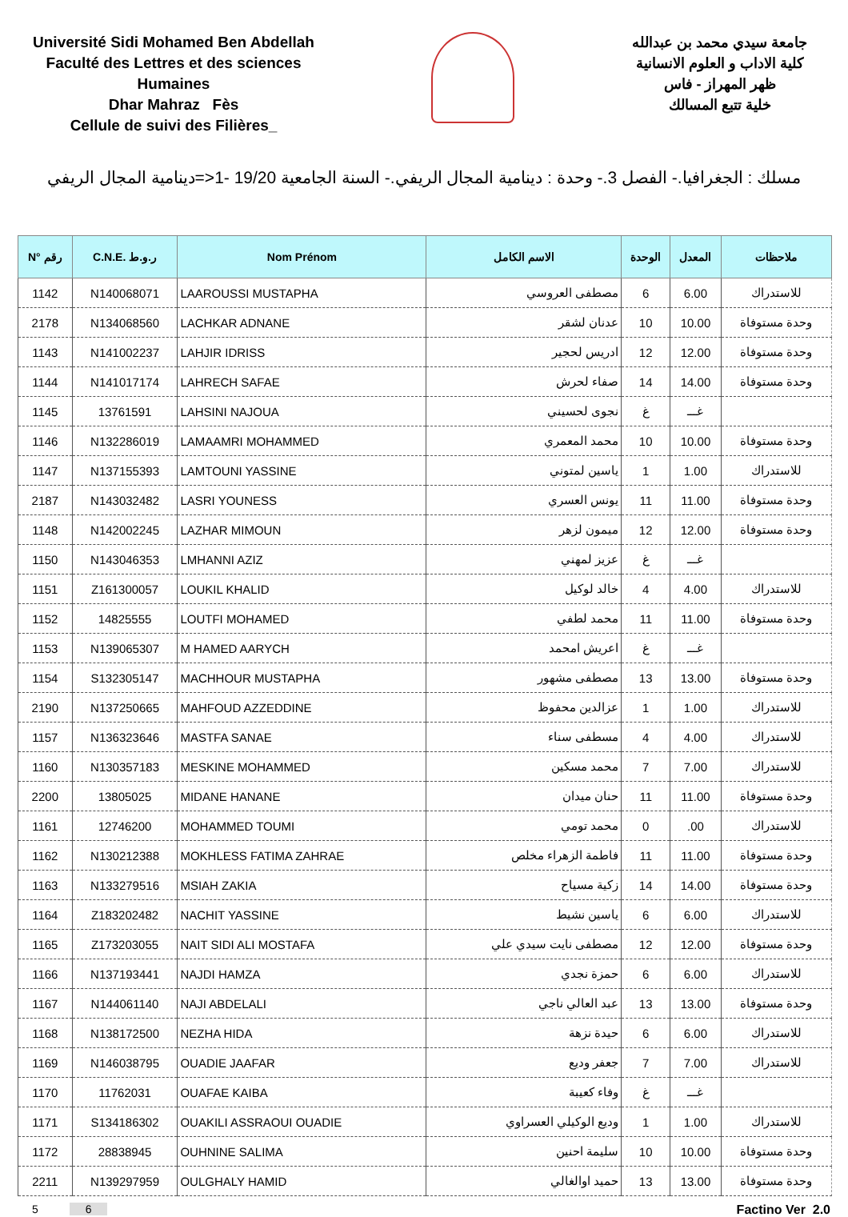Université Sidi Mohamed Ben Abdellah
Faculté des Lettres et des sciences Humaines
Dhar Mahraz Fès
Cellule de suivi des Filières_
جامعة سيدي محمد بن عبدالله
كلية الاداب و العلوم الانسانية
ظهر المهراز - فاس
خلية تتبع المسالك
مسلك : الجغرافيا.- الفصل 3.- وحدة : دينامية المجال الريفي.- السنة الجامعية 19/20 -1<=دينامية المجال الريفي
| N° رقم | C.N.E. ر.و.ط | Nom Prénom | الاسم الكامل | الوحدة | المعدل | ملاحظات |
| --- | --- | --- | --- | --- | --- | --- |
| 1142 | N140068071 | LAAROUSSI MUSTAPHA | مصطفى العروسي | 6 | 6.00 | للاستدراك |
| 2178 | N134068560 | LACHKAR ADNANE | عدنان لشقر | 10 | 10.00 | وحدة مستوفاة |
| 1143 | N141002237 | LAHJIR IDRISS | ادريس لحجير | 12 | 12.00 | وحدة مستوفاة |
| 1144 | N141017174 | LAHRECH SAFAE | صفاء لحرش | 14 | 14.00 | وحدة مستوفاة |
| 1145 | 13761591 | LAHSINI NAJOUA | نجوى لحسيني | غ | غـــ | |
| 1146 | N132286019 | LAMAAMRI MOHAMMED | محمد المعمري | 10 | 10.00 | وحدة مستوفاة |
| 1147 | N137155393 | LAMTOUNI YASSINE | ياسين لمتوني | 1 | 1.00 | للاستدراك |
| 2187 | N143032482 | LASRI YOUNESS | يونس العسري | 11 | 11.00 | وحدة مستوفاة |
| 1148 | N142002245 | LAZHAR MIMOUN | ميمون لزهر | 12 | 12.00 | وحدة مستوفاة |
| 1150 | N143046353 | LMHANNI AZIZ | عزيز لمهني | غ | غـــ | |
| 1151 | Z161300057 | LOUKIL KHALID | خالد لوكيل | 4 | 4.00 | للاستدراك |
| 1152 | 14825555 | LOUTFI MOHAMED | محمد لطفي | 11 | 11.00 | وحدة مستوفاة |
| 1153 | N139065307 | M HAMED AARYCH | اعريش امحمد | غ | غـــ | |
| 1154 | S132305147 | MACHHOUR MUSTAPHA | مصطفى مشهور | 13 | 13.00 | وحدة مستوفاة |
| 2190 | N137250665 | MAHFOUD AZZEDDINE | عزالدين محفوظ | 1 | 1.00 | للاستدراك |
| 1157 | N136323646 | MASTFA SANAE | مسطفى سناء | 4 | 4.00 | للاستدراك |
| 1160 | N130357183 | MESKINE MOHAMMED | محمد مسكين | 7 | 7.00 | للاستدراك |
| 2200 | 13805025 | MIDANE HANANE | حنان ميدان | 11 | 11.00 | وحدة مستوفاة |
| 1161 | 12746200 | MOHAMMED TOUMI | محمد تومي | 0 | .00 | للاستدراك |
| 1162 | N130212388 | MOKHLESS FATIMA ZAHRAE | فاطمة الزهراء مخلص | 11 | 11.00 | وحدة مستوفاة |
| 1163 | N133279516 | MSIAH ZAKIA | زكية مسياح | 14 | 14.00 | وحدة مستوفاة |
| 1164 | Z183202482 | NACHIT YASSINE | ياسين نشيط | 6 | 6.00 | للاستدراك |
| 1165 | Z173203055 | NAIT SIDI ALI MOSTAFA | مصطفى نايت سيدي علي | 12 | 12.00 | وحدة مستوفاة |
| 1166 | N137193441 | NAJDI HAMZA | حمزة نجدي | 6 | 6.00 | للاستدراك |
| 1167 | N144061140 | NAJI ABDELALI | عبد العالي ناجي | 13 | 13.00 | وحدة مستوفاة |
| 1168 | N138172500 | NEZHA HIDA | حيدة نزهة | 6 | 6.00 | للاستدراك |
| 1169 | N146038795 | OUADIE JAAFAR | جعفر وديع | 7 | 7.00 | للاستدراك |
| 1170 | 11762031 | OUAFAE KAIBA | وفاء كعيبة | غ | غـــ | |
| 1171 | S134186302 | OUAKILI ASSRAOUI OUADIE | وديع الوكيلي العسراوي | 1 | 1.00 | للاستدراك |
| 1172 | 28838945 | OUHNINE SALIMA | سليمة احنين | 10 | 10.00 | وحدة مستوفاة |
| 2211 | N139297959 | OULGHALY HAMID | حميد اوالغالي | 13 | 13.00 | وحدة مستوفاة |
5 6 Factino Ver 2.0